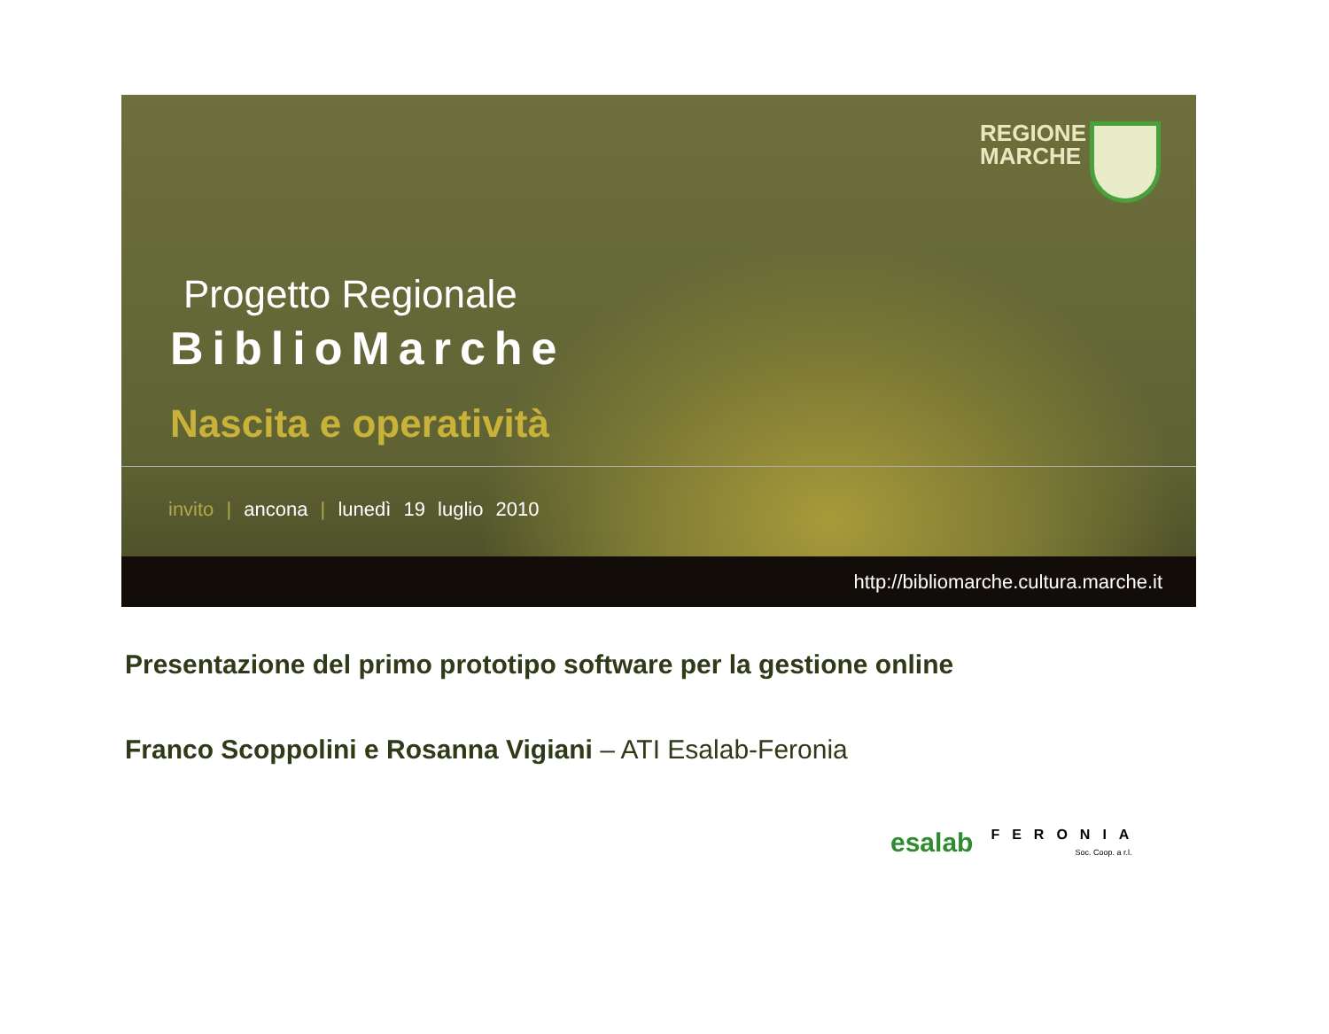REGIONE
MARCHE
Progetto Regionale
BiblioMarche
Nascita e operatività
invito | ancona | lunedì 19 luglio 2010
http://bibliomarche.cultura.marche.it
Presentazione del primo prototipo software per la gestione online
Franco Scoppolini e Rosanna Vigiani – ATI Esalab-Feronia
esalab FERONIA
Soc. Coop. a r.l.